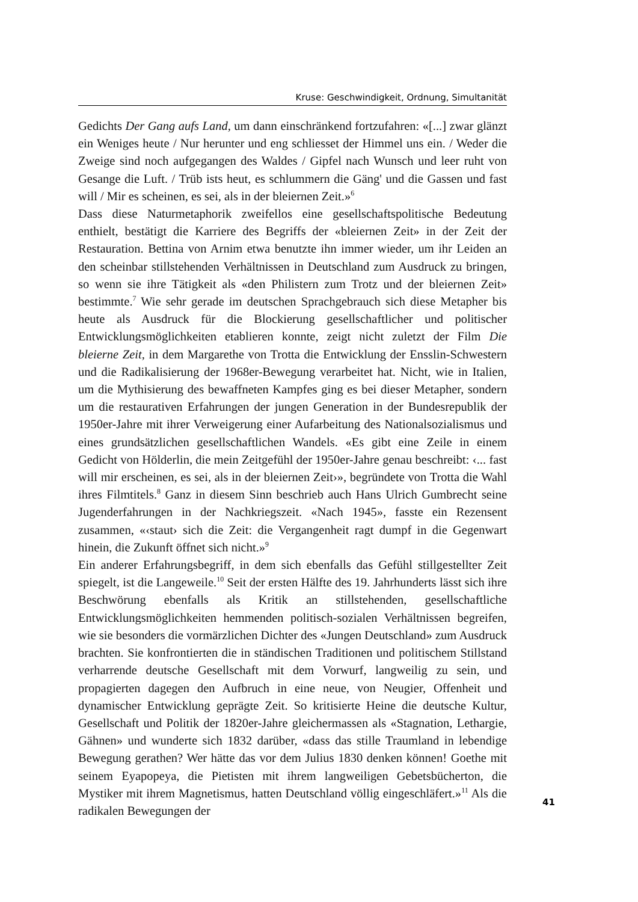Kruse: Geschwindigkeit, Ordnung, Simultanität
Gedichts Der Gang aufs Land, um dann einschränkend fortzufahren: «[...] zwar glänzt ein Weniges heute / Nur herunter und eng schliesset der Himmel uns ein. / Weder die Zweige sind noch aufgegangen des Waldes / Gipfel nach Wunsch und leer ruht von Gesange die Luft. / Trüb ists heut, es schlummern die Gäng' und die Gassen und fast will / Mir es scheinen, es sei, als in der bleiernen Zeit.»<sup>6</sup>
Dass diese Naturmetaphorik zweifellos eine gesellschaftspolitische Bedeutung enthielt, bestätigt die Karriere des Begriffs der «bleiernen Zeit» in der Zeit der Restauration. Bettina von Arnim etwa benutzte ihn immer wieder, um ihr Leiden an den scheinbar stillstehenden Verhältnissen in Deutschland zum Ausdruck zu bringen, so wenn sie ihre Tätigkeit als «den Philistern zum Trotz und der bleiernen Zeit» bestimmte.<sup>7</sup> Wie sehr gerade im deutschen Sprachgebrauch sich diese Metapher bis heute als Ausdruck für die Blockierung gesellschaftlicher und politischer Entwicklungsmöglichkeiten etablieren konnte, zeigt nicht zuletzt der Film Die bleierne Zeit, in dem Margarethe von Trotta die Entwicklung der Ensslin-Schwestern und die Radikalisierung der 1968er-Bewegung verarbeitet hat. Nicht, wie in Italien, um die Mythisierung des bewaffneten Kampfes ging es bei dieser Metapher, sondern um die restaurativen Erfahrungen der jungen Generation in der Bundesrepublik der 1950er-Jahre mit ihrer Verweigerung einer Aufarbeitung des Nationalsozialismus und eines grundsätzlichen gesellschaftlichen Wandels. «Es gibt eine Zeile in einem Gedicht von Hölderlin, die mein Zeitgefühl der 1950er-Jahre genau beschreibt: ‹... fast will mir erscheinen, es sei, als in der bleiernen Zeit›», begründete von Trotta die Wahl ihres Filmtitels.<sup>8</sup> Ganz in diesem Sinn beschrieb auch Hans Ulrich Gumbrecht seine Jugenderfahrungen in der Nachkriegszeit. «Nach 1945», fasste ein Rezensent zusammen, «‹staut› sich die Zeit: die Vergangenheit ragt dumpf in die Gegenwart hinein, die Zukunft öffnet sich nicht.»<sup>9</sup>
Ein anderer Erfahrungsbegriff, in dem sich ebenfalls das Gefühl stillgestellter Zeit spiegelt, ist die Langeweile.<sup>10</sup> Seit der ersten Hälfte des 19. Jahrhunderts lässt sich ihre Beschwörung ebenfalls als Kritik an stillstehenden, gesellschaftliche Entwicklungsmöglichkeiten hemmenden politisch-sozialen Verhältnissen begreifen, wie sie besonders die vormärzlichen Dichter des «Jungen Deutschland» zum Ausdruck brachten. Sie konfrontierten die in ständischen Traditionen und politischem Stillstand verharrende deutsche Gesellschaft mit dem Vorwurf, langweilig zu sein, und propagierten dagegen den Aufbruch in eine neue, von Neugier, Offenheit und dynamischer Entwicklung geprägte Zeit. So kritisierte Heine die deutsche Kultur, Gesellschaft und Politik der 1820er-Jahre gleichermassen als «Stagnation, Lethargie, Gähnen» und wunderte sich 1832 darüber, «dass das stille Traumland in lebendige Bewegung gerathen? Wer hätte das vor dem Julius 1830 denken können! Goethe mit seinem Eyapopeya, die Pietisten mit ihrem langweiligen Gebetsbücherton, die Mystiker mit ihrem Magnetismus, hatten Deutschland völlig eingeschläfert.»<sup>11</sup> Als die radikalen Bewegungen der
41